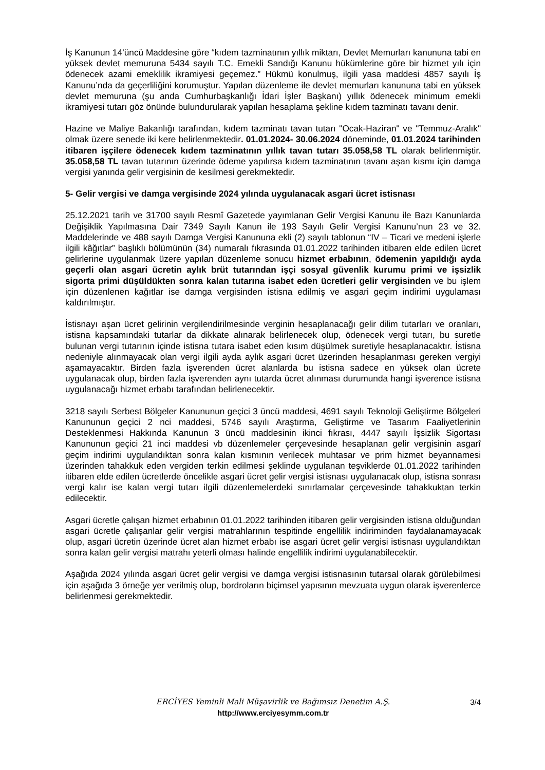İş Kanunun 14’üncü Maddesine göre “kıdem tazminatının yıllık miktarı, Devlet Memurları kanununa tabi en yüksek devlet memuruna 5434 sayılı T.C. Emekli Sandığı Kanunu hükümlerine göre bir hizmet yılı için ödenecek azami emeklilik ikramiyesi geçemez.” Hükmü konulmuş, ilgili yasa maddesi 4857 sayılı İş Kanunu’nda da geçerliliğini korumuştur. Yapılan düzenleme ile devlet memurları kanununa tabi en yüksek devlet memuruna (şu anda Cumhurbaşkanlığı İdari İşler Başkanı) yıllık ödenecek minimum emekli ikramiyesi tutarı göz önünde bulundurularak yapılan hesaplama şekline kıdem tazminatı tavanı denir.
Hazine ve Maliye Bakanlığı tarafından, kıdem tazminatı tavan tutarı "Ocak-Haziran" ve "Temmuz-Aralık" olmak üzere senede iki kere belirlenmektedir. 01.01.2024- 30.06.2024 döneminde, 01.01.2024 tarihinden itibaren işçilere ödenecek kıdem tazminatının yıllık tavan tutarı 35.058,58 TL olarak belirlenmiştir. 35.058,58 TL tavan tutarının üzerinde ödeme yapılırsa kıdem tazminatının tavanı aşan kısmı için damga vergisi yanında gelir vergisinin de kesilmesi gerekmektedir.
5- Gelir vergisi ve damga vergisinde 2024 yılında uygulanacak asgari ücret istisnası
25.12.2021 tarih ve 31700 sayılı Resmî Gazetede yayımlanan Gelir Vergisi Kanunu ile Bazı Kanunlarda Değişiklik Yapılmasına Dair 7349 Sayılı Kanun ile 193 Sayılı Gelir Vergisi Kanunu’nun 23 ve 32. Maddelerinde ve 488 sayılı Damga Vergisi Kanununa ekli (2) sayılı tablonun “IV – Ticari ve medeni işlerle ilgili kâğıtlar” başlıklı bölümünün (34) numaralı fıkrasında 01.01.2022 tarihinden itibaren elde edilen ücret gelirlerine uygulanmak üzere yapılan düzenleme sonucu hizmet erbabının, ödemenin yapıldığı ayda geçerli olan asgari ücretin aylık brüt tutarından işçi sosyal güvenlik kurumu primi ve işsizlik sigorta primi düşüldükten sonra kalan tutarına isabet eden ücretleri gelir vergisinden ve bu işlem için düzenlenen kağıtlar ise damga vergisinden istisna edilmiş ve asgari geçim indirimi uygulaması kaldırılmıştır.
İstisnayı aşan ücret gelirinin vergilendirilmesinde verginin hesaplanacağı gelir dilim tutarları ve oranları, istisna kapsamındaki tutarlar da dikkate alınarak belirlenecek olup, ödenecek vergi tutarı, bu suretle bulunan vergi tutarının içinde istisna tutara isabet eden kısım düşülmek suretiyle hesaplanacaktır. İstisna nedeniyle alınmayacak olan vergi ilgili ayda aylık asgari ücret üzerinden hesaplanması gereken vergiyi aşamayacaktır. Birden fazla işverenden ücret alanlarda bu istisna sadece en yüksek olan ücrete uygulanacak olup, birden fazla işverenden aynı tutarda ücret alınması durumunda hangi işverence istisna uygulanacağı hizmet erbabı tarafından belirlenecektir.
3218 sayılı Serbest Bölgeler Kanununun geçici 3 üncü maddesi, 4691 sayılı Teknoloji Geliştirme Bölgeleri Kanununun geçici 2 nci maddesi, 5746 sayılı Araştırma, Geliştirme ve Tasarım Faaliyetlerinin Desteklenmesi Hakkında Kanunun 3 üncü maddesinin ikinci fıkrası, 4447 sayılı İşsizlik Sigortası Kanununun geçici 21 inci maddesi vb düzenlemeler çerçevesinde hesaplanan gelir vergisinin asgarî geçim indirimi uygulandıktan sonra kalan kısmının verilecek muhtasar ve prim hizmet beyannamesi üzerinden tahakkuk eden vergiden terkin edilmesi şeklinde uygulanan teşviklerde 01.01.2022 tarihinden itibaren elde edilen ücretlerde öncelikle asgari ücret gelir vergisi istisnası uygulanacak olup, istisna sonrası vergi kalır ise kalan vergi tutarı ilgili düzenlemelerdeki sınırlamalar çerçevesinde tahakkuktan terkin edilecektir.
Asgari ücretle çalışan hizmet erbabının 01.01.2022 tarihinden itibaren gelir vergisinden istisna olduğundan asgari ücretle çalışanlar gelir vergisi matrahlarının tespitinde engellilik indiriminden faydalanamayacak olup, asgari ücretin üzerinde ücret alan hizmet erbabı ise asgari ücret gelir vergisi istisnası uygulandıktan sonra kalan gelir vergisi matrahı yeterli olması halinde engellilik indirimi uygulanabilecektir.
Aşağıda 2024 yılında asgari ücret gelir vergisi ve damga vergisi istisnasının tutarsal olarak görülebilmesi için aşağıda 3 örneğe yer verilmiş olup, bordroların biçimsel yapısının mevzuata uygun olarak işverenlerce belirlenmesi gerekmektedir.
ERCİYES Yeminli Mali Müşavirlik ve Bağımsız Denetim A.Ş.
3/4
http://www.erciyesymm.com.tr